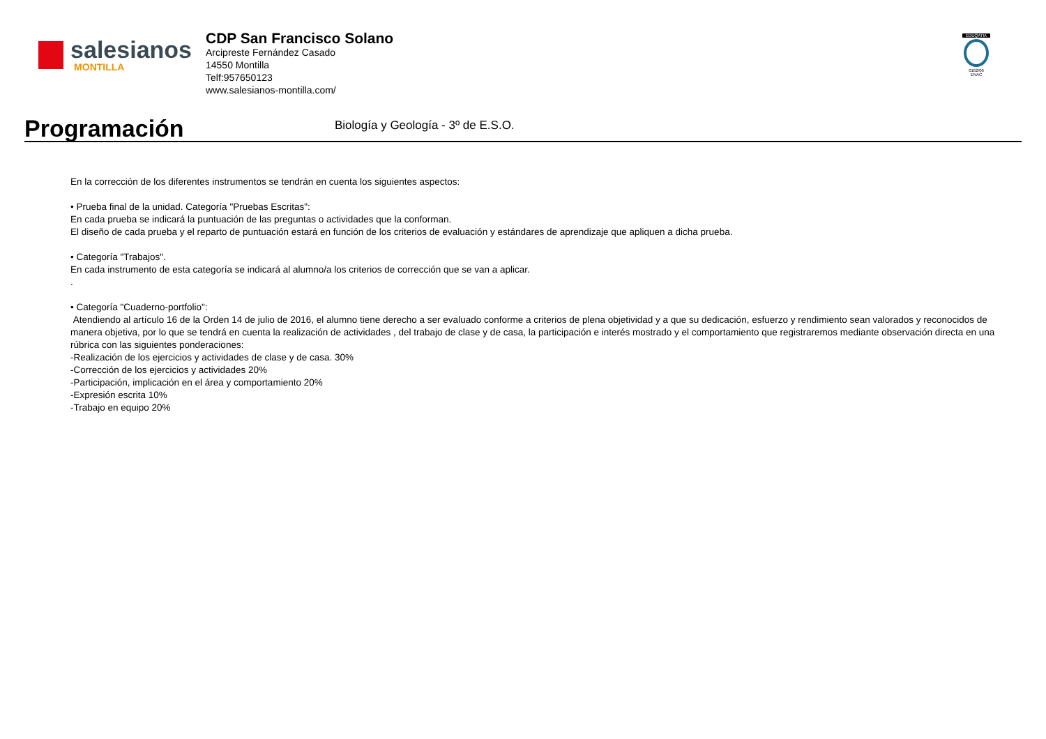salesianos
MONTILLA
CDP San Francisco Solano
Arcipreste Fernández Casado
14550 Montilla
Telf:957650123
www.salesianos-montilla.com/
EDUQATIA
0162/06
ENAC
Programación
Biología y Geología - 3º de E.S.O.
En la corrección de los diferentes instrumentos se tendrán en cuenta los siguientes aspectos:
• Prueba final de la unidad. Categoría "Pruebas Escritas":
En cada prueba se indicará la puntuación de las preguntas o actividades que la conforman.
El diseño de cada prueba y el reparto de puntuación estará en función de los criterios de evaluación y estándares de aprendizaje que apliquen a dicha prueba.
• Categoría "Trabajos".
En cada instrumento de esta categoría se indicará al alumno/a los criterios de corrección que se van a aplicar.
.
• Categoría "Cuaderno-portfolio":
Atendiendo al artículo 16 de la Orden 14 de julio de 2016, el alumno tiene derecho a ser evaluado conforme a criterios de plena objetividad y a que su dedicación, esfuerzo y rendimiento sean valorados y reconocidos de manera objetiva, por lo que se tendrá en cuenta la realización de actividades , del trabajo de clase y de casa, la participación e interés mostrado y el comportamiento que registraremos mediante observación directa en una rúbrica con las siguientes ponderaciones:
-Realización de los ejercicios y actividades de clase y de casa. 30%
-Corrección de los ejercicios y actividades 20%
-Participación, implicación en el área y comportamiento 20%
-Expresión escrita 10%
-Trabajo en equipo 20%